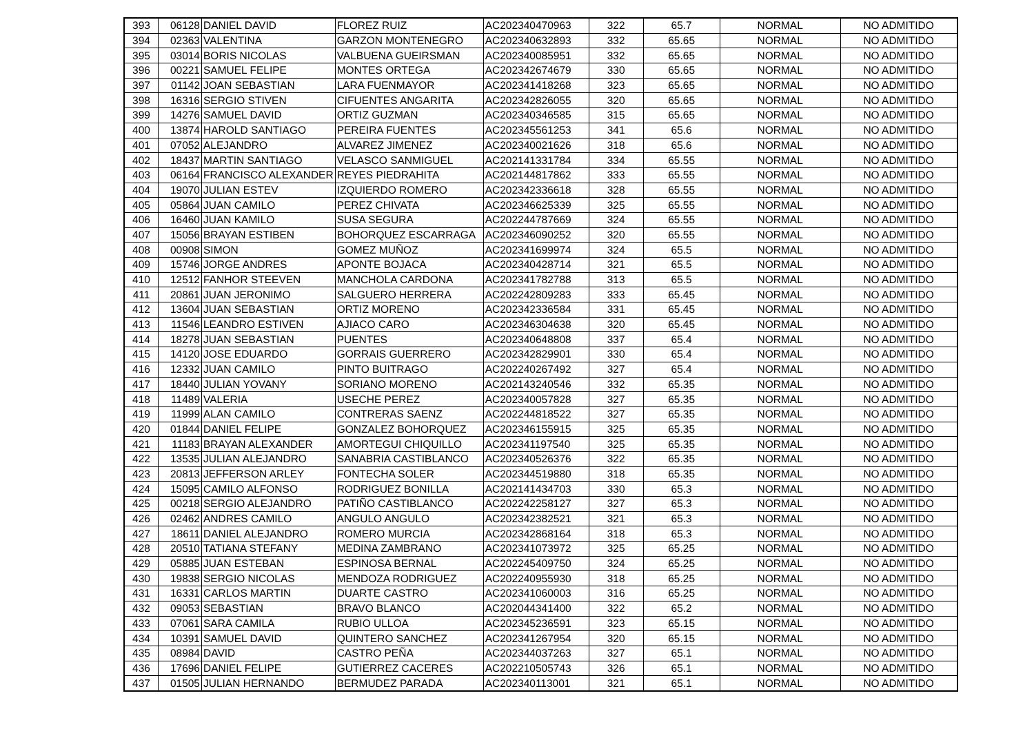| 393 | 06128 | DANIEL DAVID | FLOREZ RUIZ | AC202340470963 | 322 | 65.7 | NORMAL | NO ADMITIDO |
| 394 | 02363 | VALENTINA | GARZON MONTENEGRO | AC202340632893 | 332 | 65.65 | NORMAL | NO ADMITIDO |
| 395 | 03014 | BORIS NICOLAS | VALBUENA GUEIRSMAN | AC202340085951 | 332 | 65.65 | NORMAL | NO ADMITIDO |
| 396 | 00221 | SAMUEL FELIPE | MONTES ORTEGA | AC202342674679 | 330 | 65.65 | NORMAL | NO ADMITIDO |
| 397 | 01142 | JOAN SEBASTIAN | LARA FUENMAYOR | AC202341418268 | 323 | 65.65 | NORMAL | NO ADMITIDO |
| 398 | 16316 | SERGIO STIVEN | CIFUENTES ANGARITA | AC202342826055 | 320 | 65.65 | NORMAL | NO ADMITIDO |
| 399 | 14276 | SAMUEL DAVID | ORTIZ GUZMAN | AC202340346585 | 315 | 65.65 | NORMAL | NO ADMITIDO |
| 400 | 13874 | HAROLD SANTIAGO | PEREIRA FUENTES | AC202345561253 | 341 | 65.6 | NORMAL | NO ADMITIDO |
| 401 | 07052 | ALEJANDRO | ALVAREZ JIMENEZ | AC202340021626 | 318 | 65.6 | NORMAL | NO ADMITIDO |
| 402 | 18437 | MARTIN SANTIAGO | VELASCO SANMIGUEL | AC202141331784 | 334 | 65.55 | NORMAL | NO ADMITIDO |
| 403 | 06164 | FRANCISCO ALEXANDER | REYES PIEDRAHITA | AC202144817862 | 333 | 65.55 | NORMAL | NO ADMITIDO |
| 404 | 19070 | JULIAN ESTEV | IZQUIERDO ROMERO | AC202342336618 | 328 | 65.55 | NORMAL | NO ADMITIDO |
| 405 | 05864 | JUAN CAMILO | PEREZ CHIVATA | AC202346625339 | 325 | 65.55 | NORMAL | NO ADMITIDO |
| 406 | 16460 | JUAN KAMILO | SUSA SEGURA | AC202244787669 | 324 | 65.55 | NORMAL | NO ADMITIDO |
| 407 | 15056 | BRAYAN ESTIBEN | BOHORQUEZ ESCARRAGA | AC202346090252 | 320 | 65.55 | NORMAL | NO ADMITIDO |
| 408 | 00908 | SIMON | GOMEZ MUÑOZ | AC202341699974 | 324 | 65.5 | NORMAL | NO ADMITIDO |
| 409 | 15746 | JORGE ANDRES | APONTE BOJACA | AC202340428714 | 321 | 65.5 | NORMAL | NO ADMITIDO |
| 410 | 12512 | FANHOR STEEVEN | MANCHOLA CARDONA | AC202341782788 | 313 | 65.5 | NORMAL | NO ADMITIDO |
| 411 | 20861 | JUAN JERONIMO | SALGUERO HERRERA | AC202242809283 | 333 | 65.45 | NORMAL | NO ADMITIDO |
| 412 | 13604 | JUAN SEBASTIAN | ORTIZ MORENO | AC202342336584 | 331 | 65.45 | NORMAL | NO ADMITIDO |
| 413 | 11546 | LEANDRO ESTIVEN | AJIACO CARO | AC202346304638 | 320 | 65.45 | NORMAL | NO ADMITIDO |
| 414 | 18278 | JUAN SEBASTIAN | PUENTES | AC202340648808 | 337 | 65.4 | NORMAL | NO ADMITIDO |
| 415 | 14120 | JOSE EDUARDO | GORRAIS GUERRERO | AC202342829901 | 330 | 65.4 | NORMAL | NO ADMITIDO |
| 416 | 12332 | JUAN CAMILO | PINTO BUITRAGO | AC202240267492 | 327 | 65.4 | NORMAL | NO ADMITIDO |
| 417 | 18440 | JULIAN YOVANY | SORIANO MORENO | AC202143240546 | 332 | 65.35 | NORMAL | NO ADMITIDO |
| 418 | 11489 | VALERIA | USECHE PEREZ | AC202340057828 | 327 | 65.35 | NORMAL | NO ADMITIDO |
| 419 | 11999 | ALAN CAMILO | CONTRERAS SAENZ | AC202244818522 | 327 | 65.35 | NORMAL | NO ADMITIDO |
| 420 | 01844 | DANIEL FELIPE | GONZALEZ BOHORQUEZ | AC202346155915 | 325 | 65.35 | NORMAL | NO ADMITIDO |
| 421 | 11183 | BRAYAN ALEXANDER | AMORTEGUI CHIQUILLO | AC202341197540 | 325 | 65.35 | NORMAL | NO ADMITIDO |
| 422 | 13535 | JULIAN ALEJANDRO | SANABRIA CASTIBLANCO | AC202340526376 | 322 | 65.35 | NORMAL | NO ADMITIDO |
| 423 | 20813 | JEFFERSON ARLEY | FONTECHA SOLER | AC202344519880 | 318 | 65.35 | NORMAL | NO ADMITIDO |
| 424 | 15095 | CAMILO ALFONSO | RODRIGUEZ BONILLA | AC202141434703 | 330 | 65.3 | NORMAL | NO ADMITIDO |
| 425 | 00218 | SERGIO ALEJANDRO | PATIÑO CASTIBLANCO | AC202242258127 | 327 | 65.3 | NORMAL | NO ADMITIDO |
| 426 | 02462 | ANDRES CAMILO | ANGULO ANGULO | AC202342382521 | 321 | 65.3 | NORMAL | NO ADMITIDO |
| 427 | 18611 | DANIEL ALEJANDRO | ROMERO MURCIA | AC202342868164 | 318 | 65.3 | NORMAL | NO ADMITIDO |
| 428 | 20510 | TATIANA STEFANY | MEDINA ZAMBRANO | AC202341073972 | 325 | 65.25 | NORMAL | NO ADMITIDO |
| 429 | 05885 | JUAN ESTEBAN | ESPINOSA BERNAL | AC202245409750 | 324 | 65.25 | NORMAL | NO ADMITIDO |
| 430 | 19838 | SERGIO NICOLAS | MENDOZA RODRIGUEZ | AC202240955930 | 318 | 65.25 | NORMAL | NO ADMITIDO |
| 431 | 16331 | CARLOS MARTIN | DUARTE CASTRO | AC202341060003 | 316 | 65.25 | NORMAL | NO ADMITIDO |
| 432 | 09053 | SEBASTIAN | BRAVO BLANCO | AC202044341400 | 322 | 65.2 | NORMAL | NO ADMITIDO |
| 433 | 07061 | SARA CAMILA | RUBIO ULLOA | AC202345236591 | 323 | 65.15 | NORMAL | NO ADMITIDO |
| 434 | 10391 | SAMUEL DAVID | QUINTERO SANCHEZ | AC202341267954 | 320 | 65.15 | NORMAL | NO ADMITIDO |
| 435 | 08984 | DAVID | CASTRO PEÑA | AC202344037263 | 327 | 65.1 | NORMAL | NO ADMITIDO |
| 436 | 17696 | DANIEL FELIPE | GUTIERREZ CACERES | AC202210505743 | 326 | 65.1 | NORMAL | NO ADMITIDO |
| 437 | 01505 | JULIAN HERNANDO | BERMUDEZ PARADA | AC202340113001 | 321 | 65.1 | NORMAL | NO ADMITIDO |